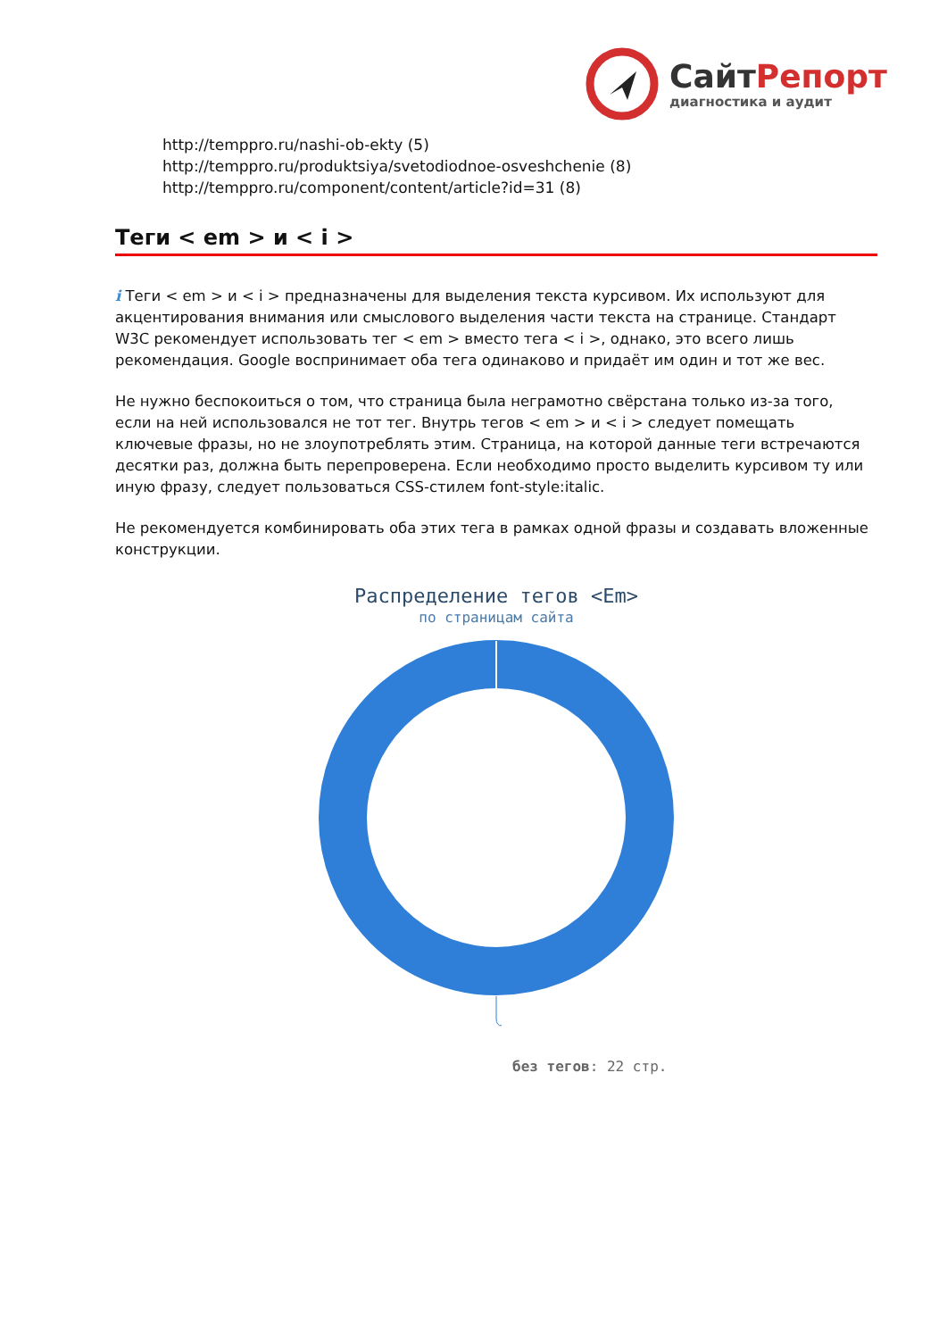СайтРепорт
диагностика и аудит
http://temppro.ru/nashi-ob-ekty (5)
http://temppro.ru/produktsiya/svetodiodnoe-osveshchenie (8)
http://temppro.ru/component/content/article?id=31 (8)
Теги < em > и < i >
i Теги < em > и < i > предназначены для выделения текста курсивом. Их используют для акцентирования внимания или смыслового выделения части текста на странице. Стандарт W3C рекомендует использовать тег < em > вместо тега < i >, однако, это всего лишь рекомендация. Google воспринимает оба тега одинаково и придаёт им один и тот же вес.
Не нужно беспокоиться о том, что страница была неграмотно свёрстана только из-за того, если на ней использовался не тот тег. Внутрь тегов < em > и < i > следует помещать ключевые фразы, но не злоупотреблять этим. Страница, на которой данные теги встречаются десятки раз, должна быть перепроверена. Если необходимо просто выделить курсивом ту или иную фразу, следует пользоваться CSS-стилем font-style:italic.
Не рекомендуется комбинировать оба этих тега в рамках одной фразы и создавать вложенные конструкции.
Распределение тегов <Em>
по страницам сайта
без тегов: 22 стр.